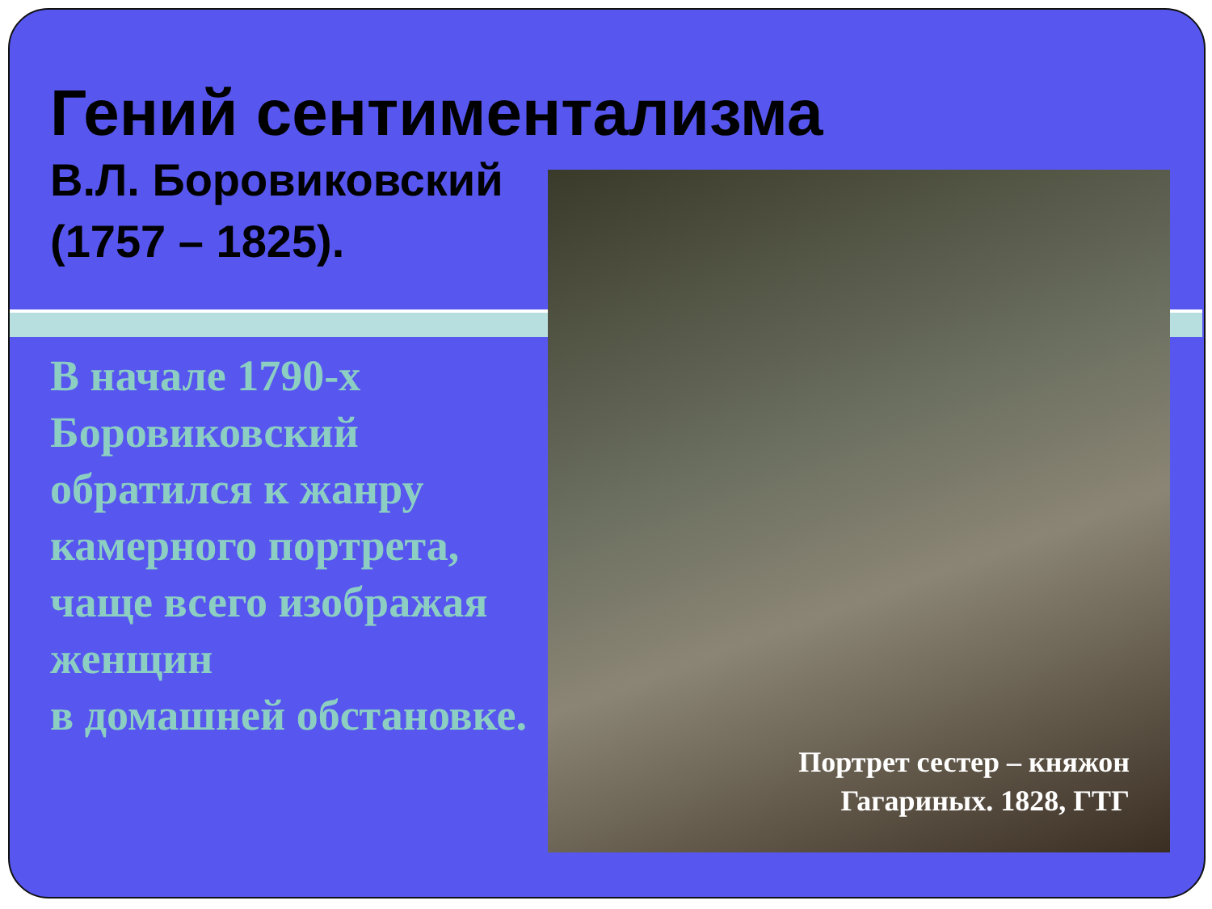Гений сентиментализма
В.Л. Боровиковский
(1757 – 1825).
В начале 1790-х Боровиковский обратился к жанру камерного портрета, чаще всего изображая женщин
в домашней обстановке.
Портрет сестер – княжон
Гагариных. 1828, ГТГ